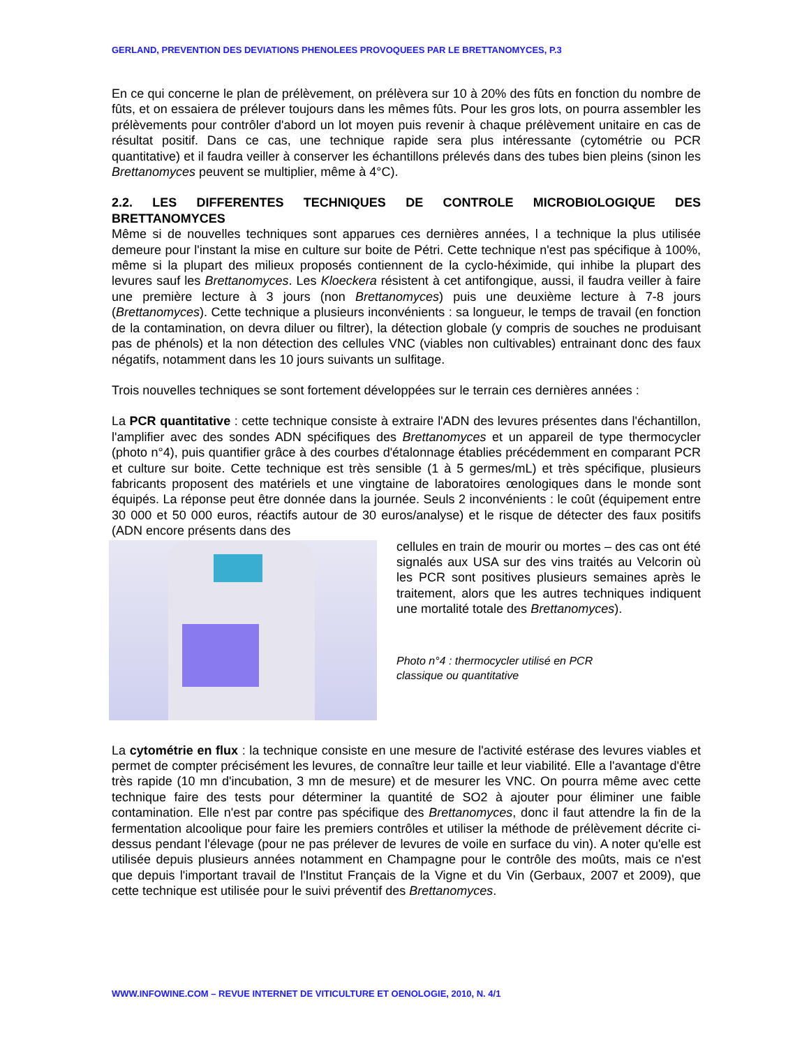GERLAND, PREVENTION DES DEVIATIONS PHENOLEES PROVOQUEES PAR LE BRETTANOMYCES, P.3
En ce qui concerne le plan de prélèvement, on prélèvera sur 10 à 20% des fûts en fonction du nombre de fûts, et on essaiera de prélever toujours dans les mêmes fûts. Pour les gros lots, on pourra assembler les prélèvements pour contrôler d'abord un lot moyen puis revenir à chaque prélèvement unitaire en cas de résultat positif. Dans ce cas, une technique rapide sera plus intéressante (cytométrie ou PCR quantitative) et il faudra veiller à conserver les échantillons prélevés dans des tubes bien pleins (sinon les Brettanomyces peuvent se multiplier, même à 4°C).
2.2. LES DIFFERENTES TECHNIQUES DE CONTROLE MICROBIOLOGIQUE DES BRETTANOMYCES
Même si de nouvelles techniques sont apparues ces dernières années, l a technique la plus utilisée demeure pour l'instant la mise en culture sur boite de Pétri. Cette technique n'est pas spécifique à 100%, même si la plupart des milieux proposés contiennent de la cyclo-héximide, qui inhibe la plupart des levures sauf les Brettanomyces. Les Kloeckera résistent à cet antifongique, aussi, il faudra veiller à faire une première lecture à 3 jours (non Brettanomyces) puis une deuxième lecture à 7-8 jours (Brettanomyces). Cette technique a plusieurs inconvénients : sa longueur, le temps de travail (en fonction de la contamination, on devra diluer ou filtrer), la détection globale (y compris de souches ne produisant pas de phénols) et la non détection des cellules VNC (viables non cultivables) entrainant donc des faux négatifs, notamment dans les 10 jours suivants un sulfitage.
Trois nouvelles techniques se sont fortement développées sur le terrain ces dernières années :
La PCR quantitative : cette technique consiste à extraire l'ADN des levures présentes dans l'échantillon, l'amplifier avec des sondes ADN spécifiques des Brettanomyces et un appareil de type thermocycler (photo n°4), puis quantifier grâce à des courbes d'étalonnage établies précédemment en comparant PCR et culture sur boite. Cette technique est très sensible (1 à 5 germes/mL) et très spécifique, plusieurs fabricants proposent des matériels et une vingtaine de laboratoires œnologiques dans le monde sont équipés. La réponse peut être donnée dans la journée. Seuls 2 inconvénients : le coût (équipement entre 30 000 et 50 000 euros, réactifs autour de 30 euros/analyse) et le risque de détecter des faux positifs (ADN encore présents dans des
cellules en train de mourir ou mortes – des cas ont été signalés aux USA sur des vins traités au Velcorin où les PCR sont positives plusieurs semaines après le traitement, alors que les autres techniques indiquent une mortalité totale des Brettanomyces).
Photo n°4 : thermocycler utilisé en PCR
classique ou quantitative
La cytométrie en flux : la technique consiste en une mesure de l'activité estérase des levures viables et permet de compter précisément les levures, de connaître leur taille et leur viabilité. Elle a l'avantage d'être très rapide (10 mn d'incubation, 3 mn de mesure) et de mesurer les VNC. On pourra même avec cette technique faire des tests pour déterminer la quantité de SO2 à ajouter pour éliminer une faible contamination. Elle n'est par contre pas spécifique des Brettanomyces, donc il faut attendre la fin de la fermentation alcoolique pour faire les premiers contrôles et utiliser la méthode de prélèvement décrite ci-dessus pendant l'élevage (pour ne pas prélever de levures de voile en surface du vin). A noter qu'elle est utilisée depuis plusieurs années notamment en Champagne pour le contrôle des moûts, mais ce n'est que depuis l'important travail de l'Institut Français de la Vigne et du Vin (Gerbaux, 2007 et 2009), que cette technique est utilisée pour le suivi préventif des Brettanomyces.
WWW.INFOWINE.COM – REVUE INTERNET DE VITICULTURE ET OENOLOGIE, 2010, N. 4/1